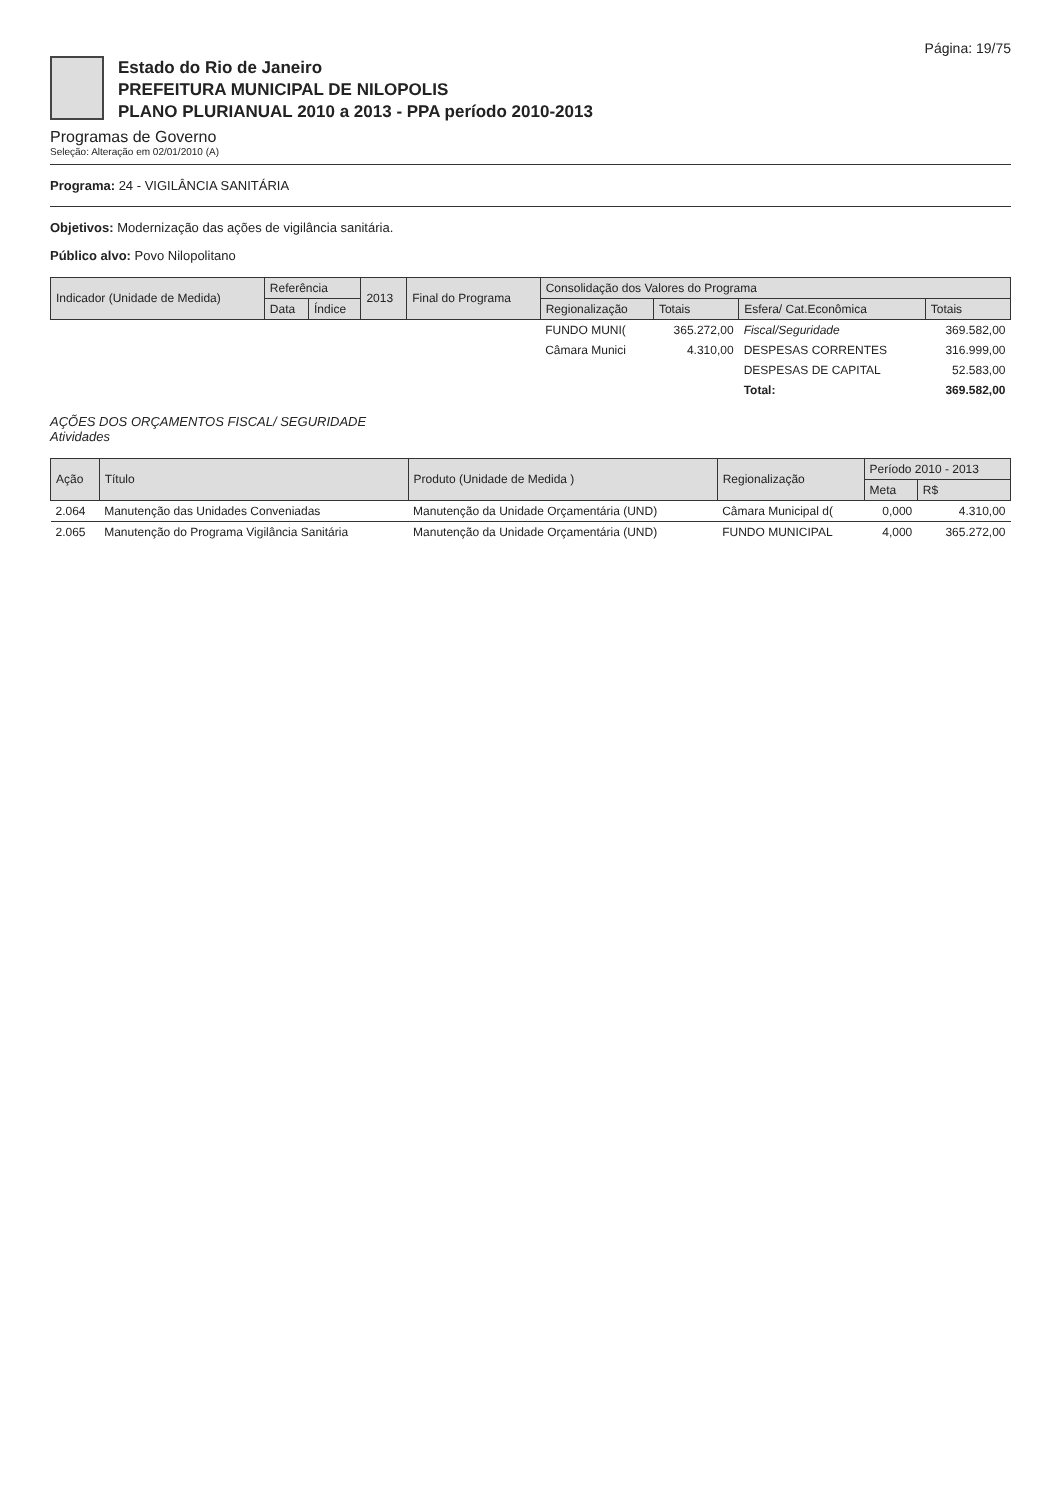Página: 19/75
Estado do Rio de Janeiro
PREFEITURA MUNICIPAL DE NILOPOLIS
PLANO PLURIANUAL 2010 a 2013 - PPA período 2010-2013
Programas de Governo
Seleção: Alteração em 02/01/2010 (A)
Programa: 24 - VIGILÂNCIA SANITÁRIA
Objetivos: Modernização das ações de vigilância sanitária.
Público alvo: Povo Nilopolitano
| Indicador (Unidade de Medida) | Referência | | 2013 | Final do Programa | Consolidação dos Valores do Programa | | | |
| --- | --- | --- | --- | --- | --- | --- | --- | --- |
| | Data | Índice | | | Regionalização | Totais | Esfera/ Cat.Econômica | Totais |
| | | | | | FUNDO MUNI( | 365.272,00 | Fiscal/Seguridade | 369.582,00 |
| | | | | | Câmara Munici | 4.310,00 | DESPESAS CORRENTES | 316.999,00 |
| | | | | | | | DESPESAS DE CAPITAL | 52.583,00 |
| | | | | | | | Total: | 369.582,00 |
AÇÕES DOS ORÇAMENTOS FISCAL/ SEGURIDADE
Atividades
| Ação | Título | Produto (Unidade de Medida ) | Regionalização | Período 2010 - 2013 | |
| --- | --- | --- | --- | --- | --- |
| | | | | Meta | R$ |
| 2.064 | Manutenção das Unidades Conveniadas | Manutenção da Unidade Orçamentária (UND) | Câmara Municipal d( | 0,000 | 4.310,00 |
| 2.065 | Manutenção do Programa Vigilância Sanitária | Manutenção da Unidade Orçamentária (UND) | FUNDO MUNICIPAL | 4,000 | 365.272,00 |